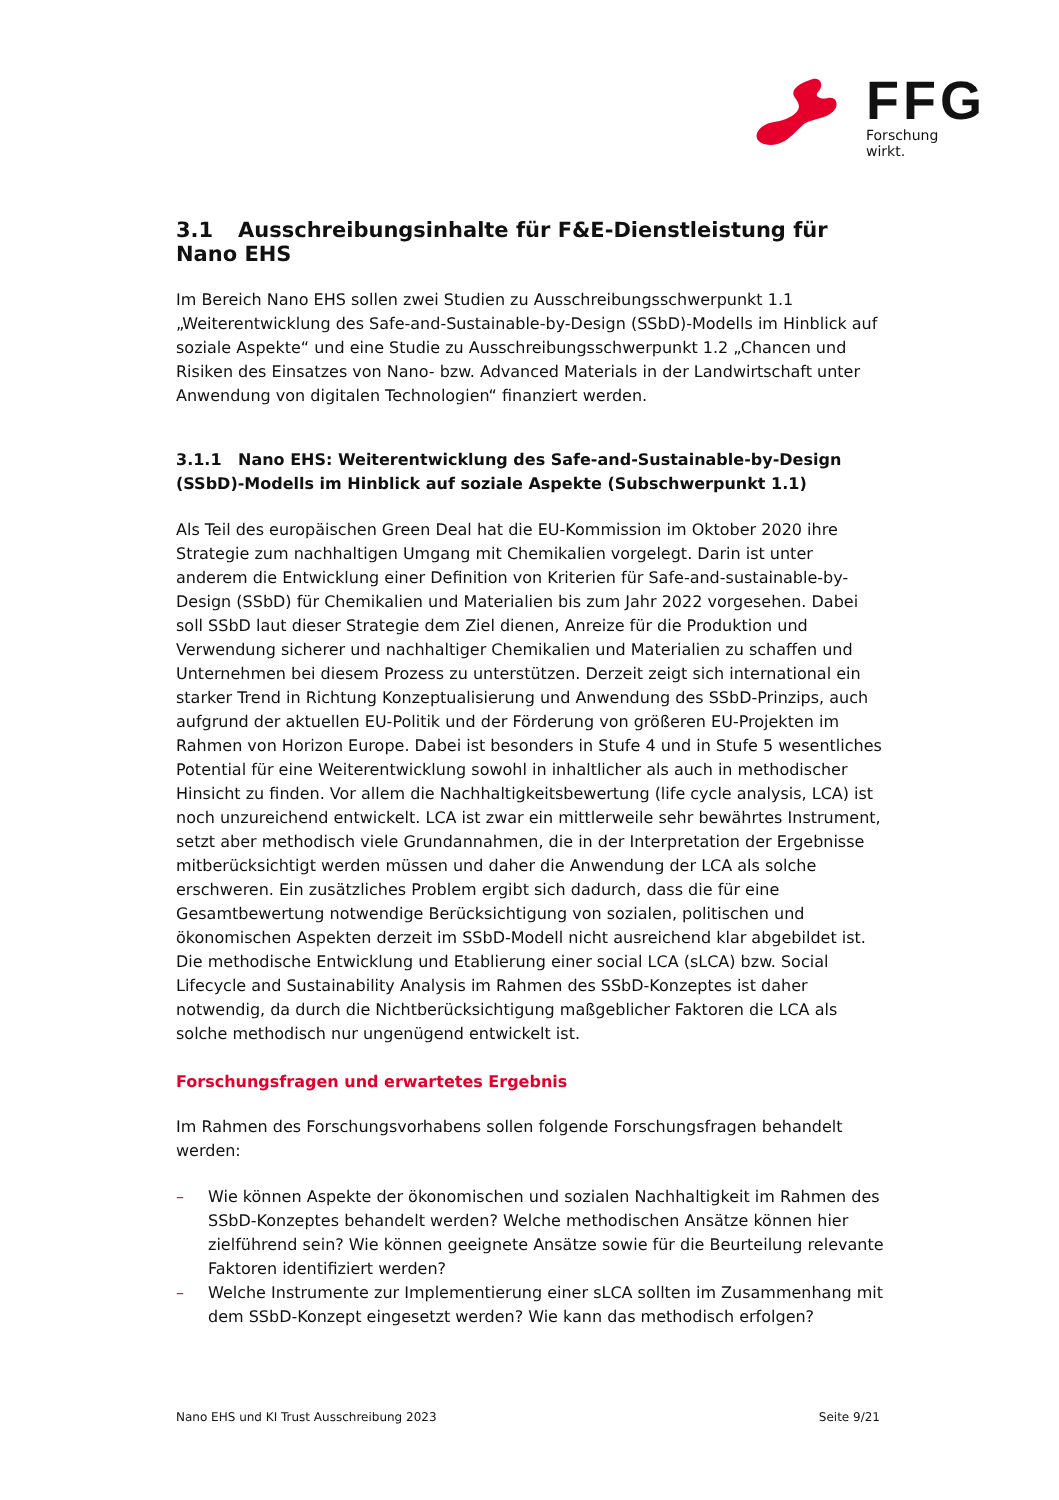FFG Forschung wirkt.
3.1 Ausschreibungsinhalte für F&E-Dienstleistung für Nano EHS
Im Bereich Nano EHS sollen zwei Studien zu Ausschreibungsschwerpunkt 1.1 „Weiterentwicklung des Safe-and-Sustainable-by-Design (SSbD)-Modells im Hinblick auf soziale Aspekte“ und eine Studie zu Ausschreibungsschwerpunkt 1.2 „Chancen und Risiken des Einsatzes von Nano- bzw. Advanced Materials in der Landwirtschaft unter Anwendung von digitalen Technologien“ finanziert werden.
3.1.1 Nano EHS: Weiterentwicklung des Safe-and-Sustainable-by-Design (SSbD)-Modells im Hinblick auf soziale Aspekte (Subschwerpunkt 1.1)
Als Teil des europäischen Green Deal hat die EU-Kommission im Oktober 2020 ihre Strategie zum nachhaltigen Umgang mit Chemikalien vorgelegt. Darin ist unter anderem die Entwicklung einer Definition von Kriterien für Safe-and-sustainable-by-Design (SSbD) für Chemikalien und Materialien bis zum Jahr 2022 vorgesehen. Dabei soll SSbD laut dieser Strategie dem Ziel dienen, Anreize für die Produktion und Verwendung sicherer und nachhaltiger Chemikalien und Materialien zu schaffen und Unternehmen bei diesem Prozess zu unterstützen. Derzeit zeigt sich international ein starker Trend in Richtung Konzeptualisierung und Anwendung des SSbD-Prinzips, auch aufgrund der aktuellen EU-Politik und der Förderung von größeren EU-Projekten im Rahmen von Horizon Europe. Dabei ist besonders in Stufe 4 und in Stufe 5 wesentliches Potential für eine Weiterentwicklung sowohl in inhaltlicher als auch in methodischer Hinsicht zu finden. Vor allem die Nachhaltigkeitsbewertung (life cycle analysis, LCA) ist noch unzureichend entwickelt. LCA ist zwar ein mittlerweile sehr bewährtes Instrument, setzt aber methodisch viele Grundannahmen, die in der Interpretation der Ergebnisse mitberücksichtigt werden müssen und daher die Anwendung der LCA als solche erschweren. Ein zusätzliches Problem ergibt sich dadurch, dass die für eine Gesamtbewertung notwendige Berücksichtigung von sozialen, politischen und ökonomischen Aspekten derzeit im SSbD-Modell nicht ausreichend klar abgebildet ist. Die methodische Entwicklung und Etablierung einer social LCA (sLCA) bzw. Social Lifecycle and Sustainability Analysis im Rahmen des SSbD-Konzeptes ist daher notwendig, da durch die Nichtberücksichtigung maßgeblicher Faktoren die LCA als solche methodisch nur ungenügend entwickelt ist.
Forschungsfragen und erwartetes Ergebnis
Im Rahmen des Forschungsvorhabens sollen folgende Forschungsfragen behandelt werden:
– Wie können Aspekte der ökonomischen und sozialen Nachhaltigkeit im Rahmen des SSbD-Konzeptes behandelt werden? Welche methodischen Ansätze können hier zielführend sein? Wie können geeignete Ansätze sowie für die Beurteilung relevante Faktoren identifiziert werden?
– Welche Instrumente zur Implementierung einer sLCA sollten im Zusammenhang mit dem SSbD-Konzept eingesetzt werden? Wie kann das methodisch erfolgen?
Nano EHS und KI Trust Ausschreibung 2023 Seite 9/21